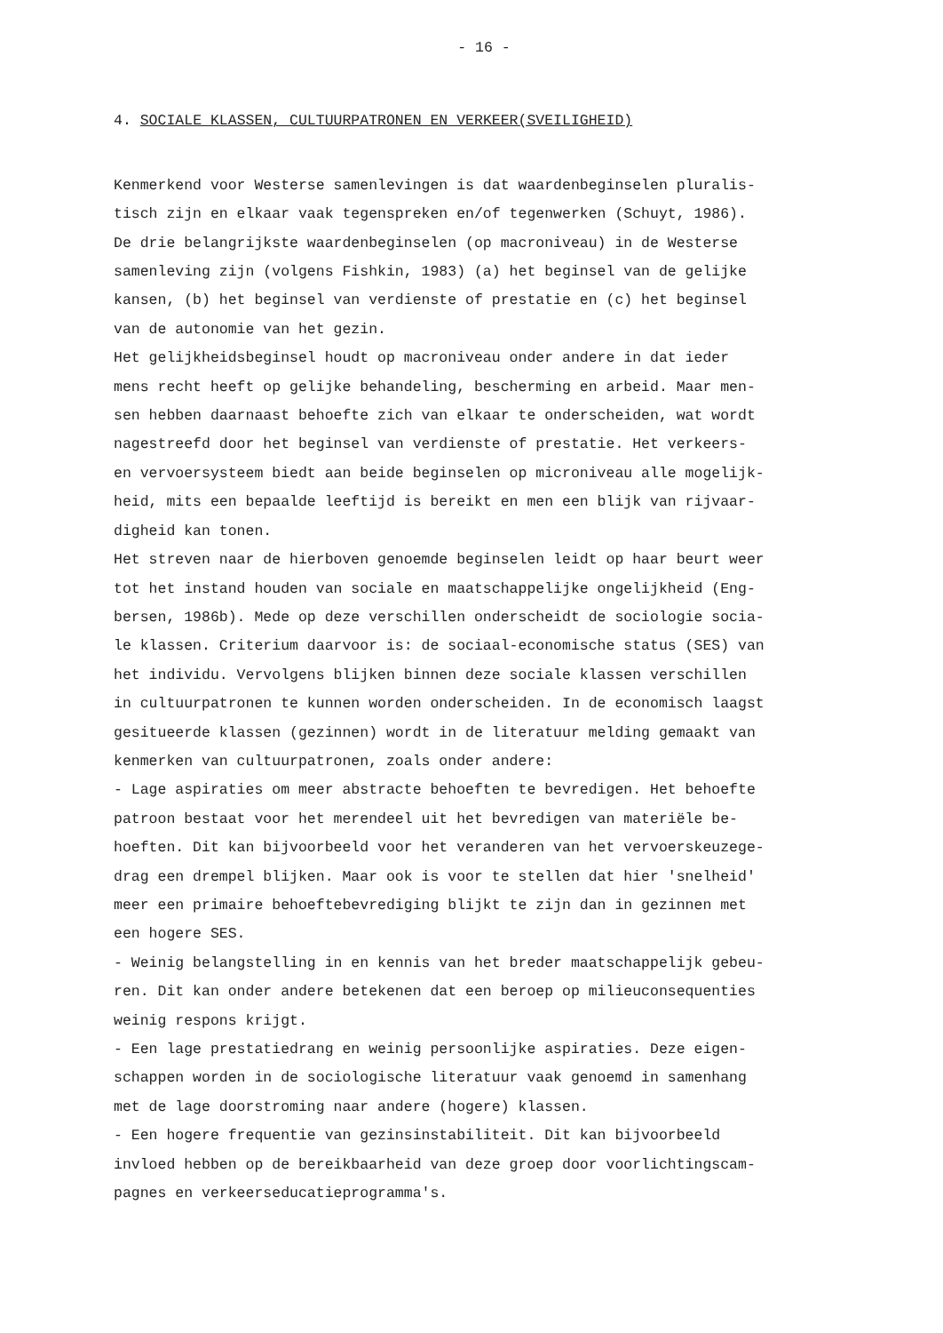- 16 -
4. SOCIALE KLASSEN, CULTUURPATRONEN EN VERKEER(SVEILIGHEID)
Kenmerkend voor Westerse samenlevingen is dat waardenbeginselen pluralis-
tisch zijn en elkaar vaak tegenspreken en/of tegenwerken (Schuyt, 1986).
De drie belangrijkste waardenbeginselen (op macroniveau) in de Westerse
samenleving zijn (volgens Fishkin, 1983) (a) het beginsel van de gelijke
kansen, (b) het beginsel van verdienste of prestatie en (c) het beginsel
van de autonomie van het gezin.
Het gelijkheidsbeginsel houdt op macroniveau onder andere in dat ieder
mens recht heeft op gelijke behandeling, bescherming en arbeid. Maar men-
sen hebben daarnaast behoefte zich van elkaar te onderscheiden, wat wordt
nagestreefd door het beginsel van verdienste of prestatie. Het verkeers-
en vervoersysteem biedt aan beide beginselen op microniveau alle mogelijk-
heid, mits een bepaalde leeftijd is bereikt en men een blijk van rijvaar-
digheid kan tonen.
Het streven naar de hierboven genoemde beginselen leidt op haar beurt weer
tot het instand houden van sociale en maatschappelijke ongelijkheid (Eng-
bersen, 1986b). Mede op deze verschillen onderscheidt de sociologie socia-
le klassen. Criterium daarvoor is: de sociaal-economische status (SES) van
het individu. Vervolgens blijken binnen deze sociale klassen verschillen
in cultuurpatronen te kunnen worden onderscheiden. In de economisch laagst
gesitueerde klassen (gezinnen) wordt in de literatuur melding gemaakt van
kenmerken van cultuurpatronen, zoals onder andere:
- Lage aspiraties om meer abstracte behoeften te bevredigen. Het behoefte
patroon bestaat voor het merendeel uit het bevredigen van materiële be-
hoeften. Dit kan bijvoorbeeld voor het veranderen van het vervoerskeuzege-
drag een drempel blijken. Maar ook is voor te stellen dat hier 'snelheid'
meer een primaire behoeftebevrediging blijkt te zijn dan in gezinnen met
een hogere SES.
- Weinig belangstelling in en kennis van het breder maatschappelijk gebeu-
ren. Dit kan onder andere betekenen dat een beroep op milieuconsequenties
weinig respons krijgt.
- Een lage prestatiedrang en weinig persoonlijke aspiraties. Deze eigen-
schappen worden in de sociologische literatuur vaak genoemd in samenhang
met de lage doorstroming naar andere (hogere) klassen.
- Een hogere frequentie van gezinsinstabiliteit. Dit kan bijvoorbeeld
invloed hebben op de bereikbaarheid van deze groep door voorlichtingscam-
pagnes en verkeerseducatieprogramma's.